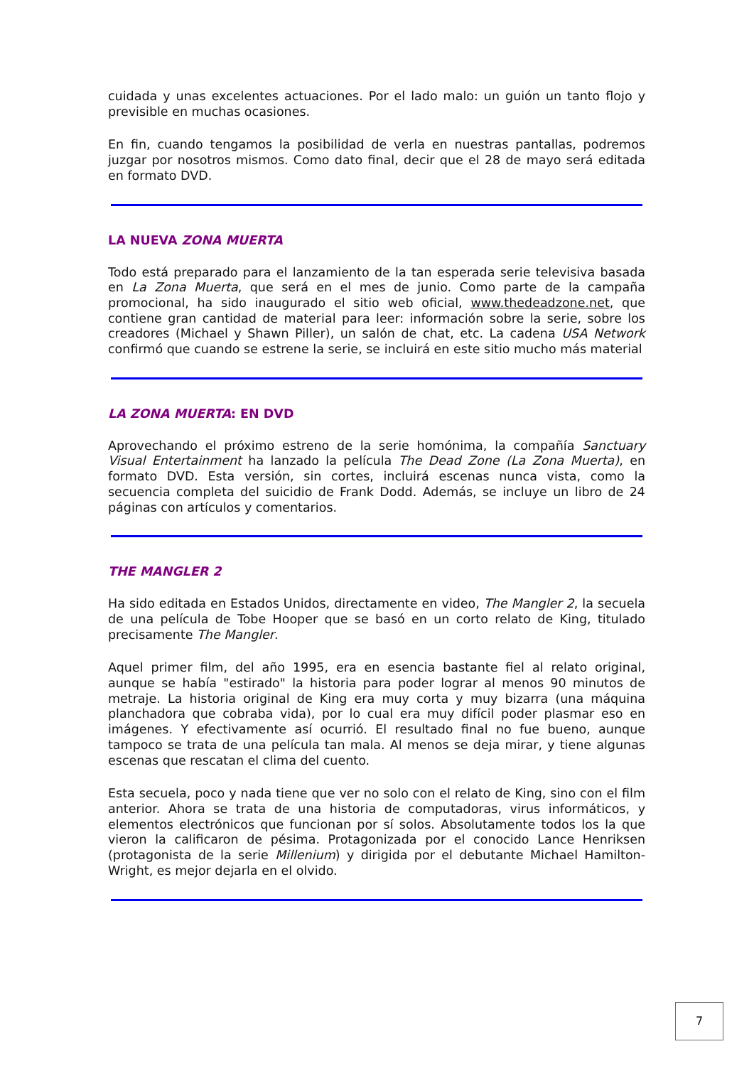cuidada y unas excelentes actuaciones. Por el lado malo: un guión un tanto flojo y previsible en muchas ocasiones.
En fin, cuando tengamos la posibilidad de verla en nuestras pantallas, podremos juzgar por nosotros mismos. Como dato final, decir que el 28 de mayo será editada en formato DVD.
LA NUEVA ZONA MUERTA
Todo está preparado para el lanzamiento de la tan esperada serie televisiva basada en La Zona Muerta, que será en el mes de junio. Como parte de la campaña promocional, ha sido inaugurado el sitio web oficial, www.thedeadzone.net, que contiene gran cantidad de material para leer: información sobre la serie, sobre los creadores (Michael y Shawn Piller), un salón de chat, etc. La cadena USA Network confirmó que cuando se estrene la serie, se incluirá en este sitio mucho más material
LA ZONA MUERTA: EN DVD
Aprovechando el próximo estreno de la serie homónima, la compañía Sanctuary Visual Entertainment ha lanzado la película The Dead Zone (La Zona Muerta), en formato DVD. Esta versión, sin cortes, incluirá escenas nunca vista, como la secuencia completa del suicidio de Frank Dodd. Además, se incluye un libro de 24 páginas con artículos y comentarios.
THE MANGLER 2
Ha sido editada en Estados Unidos, directamente en video, The Mangler 2, la secuela de una película de Tobe Hooper que se basó en un corto relato de King, titulado precisamente The Mangler.
Aquel primer film, del año 1995, era en esencia bastante fiel al relato original, aunque se había "estirado" la historia para poder lograr al menos 90 minutos de metraje. La historia original de King era muy corta y muy bizarra (una máquina planchadora que cobraba vida), por lo cual era muy difícil poder plasmar eso en imágenes. Y efectivamente así ocurrió. El resultado final no fue bueno, aunque tampoco se trata de una película tan mala. Al menos se deja mirar, y tiene algunas escenas que rescatan el clima del cuento.
Esta secuela, poco y nada tiene que ver no solo con el relato de King, sino con el film anterior. Ahora se trata de una historia de computadoras, virus informáticos, y elementos electrónicos que funcionan por sí solos. Absolutamente todos los la que vieron la calificaron de pésima. Protagonizada por el conocido Lance Henriksen (protagonista de la serie Millenium) y dirigida por el debutante Michael Hamilton-Wright, es mejor dejarla en el olvido.
7